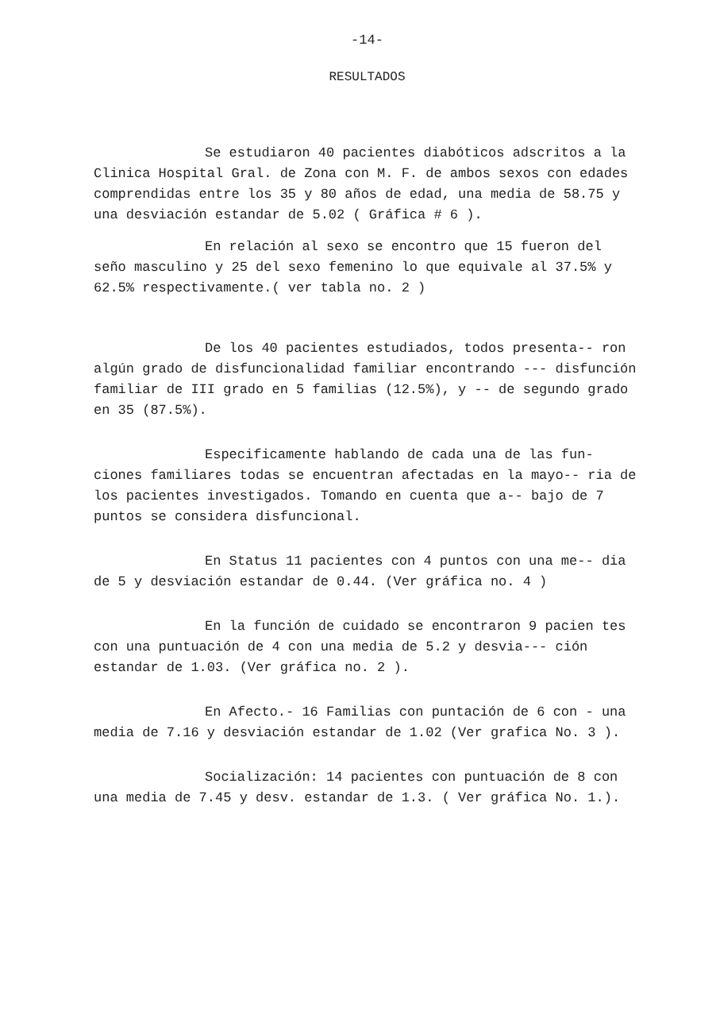-14-
RESULTADOS
Se estudiaron 40 pacientes diabóticos adscritos a la Clinica Hospital Gral. de Zona con M. F. de ambos sexos con edades comprendidas entre los 35 y 80 años de edad, una media de 58.75 y una desviación estandar de 5.02 ( Gráfica # 6 ).
En relación al sexo se encontro que 15 fueron del seño masculino y 25 del sexo femenino lo que equivale al 37.5% y 62.5% respectivamente.( ver tabla no. 2 )
De los 40 pacientes estudiados, todos presenta-- ron algún grado de disfuncionalidad familiar encontrando --- disfunción familiar de III grado en 5 familias (12.5%), y -- de segundo grado en 35 (87.5%).
Especificamente hablando de cada una de las fun- ciones familiares todas se encuentran afectadas en la mayo-- ria de los pacientes investigados. Tomando en cuenta que a-- bajo de 7 puntos se considera disfuncional.
En Status 11 pacientes con 4 puntos con una me-- dia de 5 y desviación estandar de 0.44. (Ver gráfica no. 4 )
En la función de cuidado se encontraron 9 pacien tes con una puntuación de 4 con una media de 5.2 y desvia--- ción estandar de 1.03. (Ver gráfica no. 2 ).
En Afecto.- 16 Familias con puntación de 6 con - una media de 7.16 y desviación estandar de 1.02 (Ver grafica No. 3 ).
Socialización: 14 pacientes con puntuación de 8 con una media de 7.45 y desv. estandar de 1.3. ( Ver gráfica No. 1.).